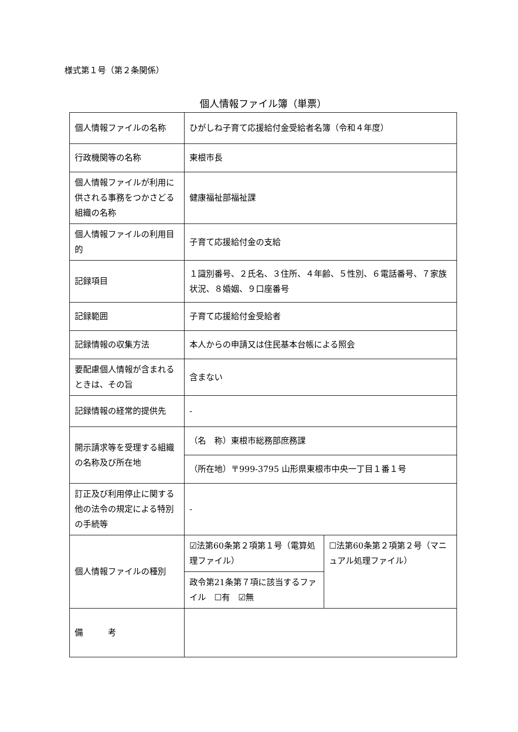様式第１号（第２条関係）
個人情報ファイル簿（単票）
| 個人情報ファイルの名称 | ひがしね子育て応援給付金受給者名簿（令和４年度） | |
| 行政機関等の名称 | 東根市長 | |
| 個人情報ファイルが利用に供される事務をつかさどる組織の名称 | 健康福祉部福祉課 | |
| 個人情報ファイルの利用目的 | 子育て応援給付金の支給 | |
| 記録項目 | １識別番号、２氏名、３住所、４年齢、５性別、６電話番号、７家族状況、８婚姻、９口座番号 | |
| 記録範囲 | 子育て応援給付金受給者 | |
| 記録情報の収集方法 | 本人からの申請又は住民基本台帳による照会 | |
| 要配慮個人情報が含まれるときは、その旨 | 含まない | |
| 記録情報の経常的提供先 | - | |
| 開示請求等を受理する組織の名称及び所在地 | （名 称）東根市総務部庶務課 | |
| | （所在地）〒999-3795 山形県東根市中央一丁目１番１号 | |
| 訂正及び利用停止に関する他の法令の規定による特別の手続等 | - | |
| 個人情報ファイルの種別 | ☑法第60条第２項第１号（電算処理ファイル） | ☐法第60条第２項第２号（マニュアル処理ファイル） |
| | 政令第21条第７項に該当するファイル ☐有 ☑無 | |
| 備 考 | | |